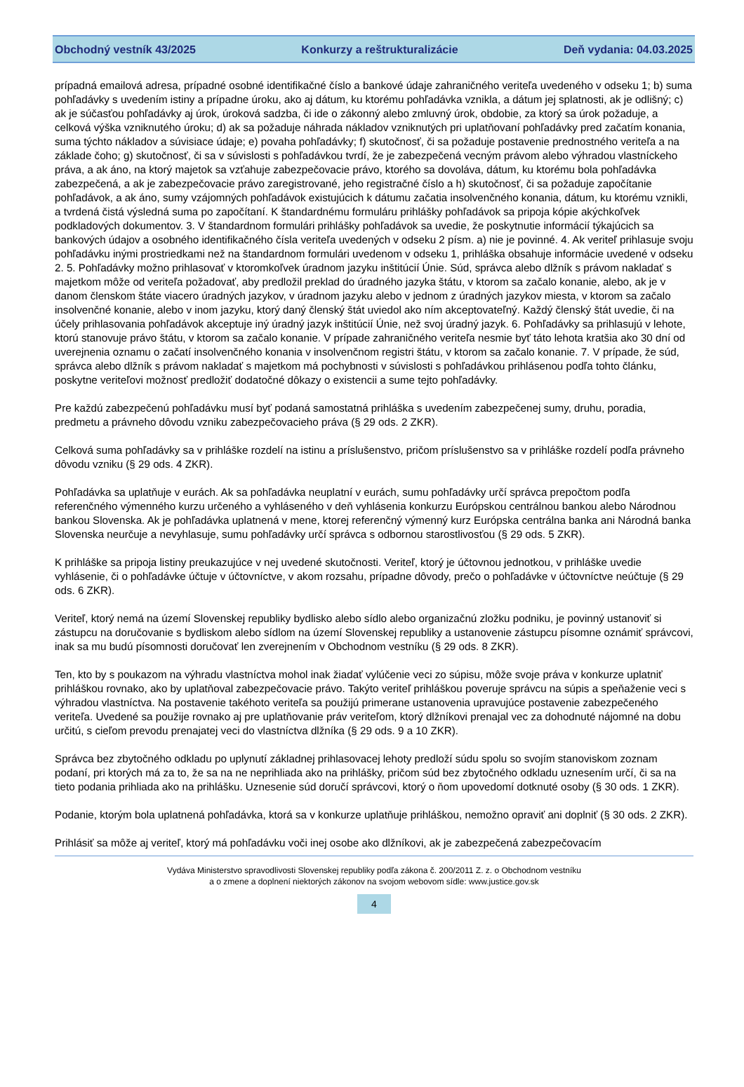Obchodný vestník 43/2025 Konkurzy a reštrukturalizácie Deň vydania: 04.03.2025
prípadná emailová adresa, prípadné osobné identifikačné číslo a bankové údaje zahraničného veriteľa uvedeného v odseku 1; b) suma pohľadávky s uvedením istiny a prípadne úroku, ako aj dátum, ku ktorému pohľadávka vznikla, a dátum jej splatnosti, ak je odlišný; c) ak je súčasťou pohľadávky aj úrok, úroková sadzba, či ide o zákonný alebo zmluvný úrok, obdobie, za ktorý sa úrok požaduje, a celková výška vzniknutého úroku; d) ak sa požaduje náhrada nákladov vzniknutých pri uplatňovaní pohľadávky pred začatím konania, suma týchto nákladov a súvisiace údaje; e) povaha pohľadávky; f) skutočnosť, či sa požaduje postavenie prednostného veriteľa a na základe čoho; g) skutočnosť, či sa v súvislosti s pohľadávkou tvrdí, že je zabezpečená vecným právom alebo výhradou vlastníckeho práva, a ak áno, na ktorý majetok sa vzťahuje zabezpečovacie právo, ktorého sa dovoláva, dátum, ku ktorému bola pohľadávka zabezpečená, a ak je zabezpečovacie právo zaregistrované, jeho registračné číslo a h) skutočnosť, či sa požaduje započítanie pohľadávok, a ak áno, sumy vzájomných pohľadávok existujúcich k dátumu začatia insolvenčného konania, dátum, ku ktorému vznikli, a tvrdená čistá výsledná suma po započítaní. K štandardnému formuláru prihlášky pohľadávok sa pripoja kópie akýchkoľvek podkladových dokumentov. 3. V štandardnom formulári prihlášky pohľadávok sa uvedie, že poskytnutie informácií týkajúcich sa bankových údajov a osobného identifikačného čísla veriteľa uvedených v odseku 2 písm. a) nie je povinné. 4. Ak veriteľ prihlasuje svoju pohľadávku inými prostriedkami než na štandardnom formulári uvedenom v odseku 1, prihláška obsahuje informácie uvedené v odseku 2. 5. Pohľadávky možno prihlasovať v ktoromkoľvek úradnom jazyku inštitúcií Únie. Súd, správca alebo dlžník s právom nakladať s majetkom môže od veriteľa požadovať, aby predložil preklad do úradného jazyka štátu, v ktorom sa začalo konanie, alebo, ak je v danom členskom štáte viacero úradných jazykov, v úradnom jazyku alebo v jednom z úradných jazykov miesta, v ktorom sa začalo insolvenčné konanie, alebo v inom jazyku, ktorý daný členský štát uviedol ako ním akceptovateľný. Každý členský štát uvedie, či na účely prihlasovania pohľadávok akceptuje iný úradný jazyk inštitúcií Únie, než svoj úradný jazyk. 6. Pohľadávky sa prihlasujú v lehote, ktorú stanovuje právo štátu, v ktorom sa začalo konanie. V prípade zahraničného veriteľa nesmie byť táto lehota kratšia ako 30 dní od uverejnenia oznamu o začatí insolvenčného konania v insolvenčnom registri štátu, v ktorom sa začalo konanie. 7. V prípade, že súd, správca alebo dlžník s právom nakladať s majetkom má pochybnosti v súvislosti s pohľadávkou prihlásenou podľa tohto článku, poskytne veriteľovi možnosť predložiť dodatočné dôkazy o existencii a sume tejto pohľadávky.
Pre každú zabezpečenú pohľadávku musí byť podaná samostatná prihláška s uvedením zabezpečenej sumy, druhu, poradia, predmetu a právneho dôvodu vzniku zabezpečovacieho práva (§ 29 ods. 2 ZKR).
Celková suma pohľadávky sa v prihláške rozdelí na istinu a príslušenstvo, pričom príslušenstvo sa v prihláške rozdelí podľa právneho dôvodu vzniku (§ 29 ods. 4 ZKR).
Pohľadávka sa uplatňuje v eurách. Ak sa pohľadávka neuplatní v eurách, sumu pohľadávky určí správca prepočtom podľa referenčného výmenného kurzu určeného a vyhláseného v deň vyhlásenia konkurzu Európskou centrálnou bankou alebo Národnou bankou Slovenska. Ak je pohľadávka uplatnená v mene, ktorej referenčný výmenný kurz Európska centrálna banka ani Národná banka Slovenska neurčuje a nevyhlasuje, sumu pohľadávky určí správca s odbornou starostlivosťou (§ 29 ods. 5 ZKR).
K prihláške sa pripoja listiny preukazujúce v nej uvedené skutočnosti. Veriteľ, ktorý je účtovnou jednotkou, v prihláške uvedie vyhlásenie, či o pohľadávke účtuje v účtovníctve, v akom rozsahu, prípadne dôvody, prečo o pohľadávke v účtovníctve neúčtuje (§ 29 ods. 6 ZKR).
Veriteľ, ktorý nemá na území Slovenskej republiky bydlisko alebo sídlo alebo organizačnú zložku podniku, je povinný ustanoviť si zástupcu na doručovanie s bydliskom alebo sídlom na území Slovenskej republiky a ustanovenie zástupcu písomne oznámiť správcovi, inak sa mu budú písomnosti doručovať len zverejnením v Obchodnom vestníku (§ 29 ods. 8 ZKR).
Ten, kto by s poukazom na výhradu vlastníctva mohol inak žiadať vylúčenie veci zo súpisu, môže svoje práva v konkurze uplatniť prihláškou rovnako, ako by uplatňoval zabezpečovacie právo. Takýto veriteľ prihláškou poveruje správcu na súpis a speňaženie veci s výhradou vlastníctva. Na postavenie takéhoto veriteľa sa použijú primerane ustanovenia upravujúce postavenie zabezpečeného veriteľa. Uvedené sa použije rovnako aj pre uplatňovanie práv veriteľom, ktorý dlžníkovi prenajal vec za dohodnuté nájomné na dobu určitú, s cieľom prevodu prenajatej veci do vlastníctva dlžníka (§ 29 ods. 9 a 10 ZKR).
Správca bez zbytočného odkladu po uplynutí základnej prihlasovacej lehoty predloží súdu spolu so svojím stanoviskom zoznam podaní, pri ktorých má za to, že sa na ne neprihliada ako na prihlášky, pričom súd bez zbytočného odkladu uznesením určí, či sa na tieto podania prihliada ako na prihlášku. Uznesenie súd doručí správcovi, ktorý o ňom upovedomí dotknuté osoby (§ 30 ods. 1 ZKR).
Podanie, ktorým bola uplatnená pohľadávka, ktorá sa v konkurze uplatňuje prihláškou, nemožno opraviť ani doplniť (§ 30 ods. 2 ZKR).
Prihlásiť sa môže aj veriteľ, ktorý má pohľadávku voči inej osobe ako dlžníkovi, ak je zabezpečená zabezpečovacím
Vydáva Ministerstvo spravodlivosti Slovenskej republiky podľa zákona č. 200/2011 Z. z. o Obchodnom vestníku
a o zmene a doplnení niektorých zákonov na svojom webovom sídle: www.justice.gov.sk
4